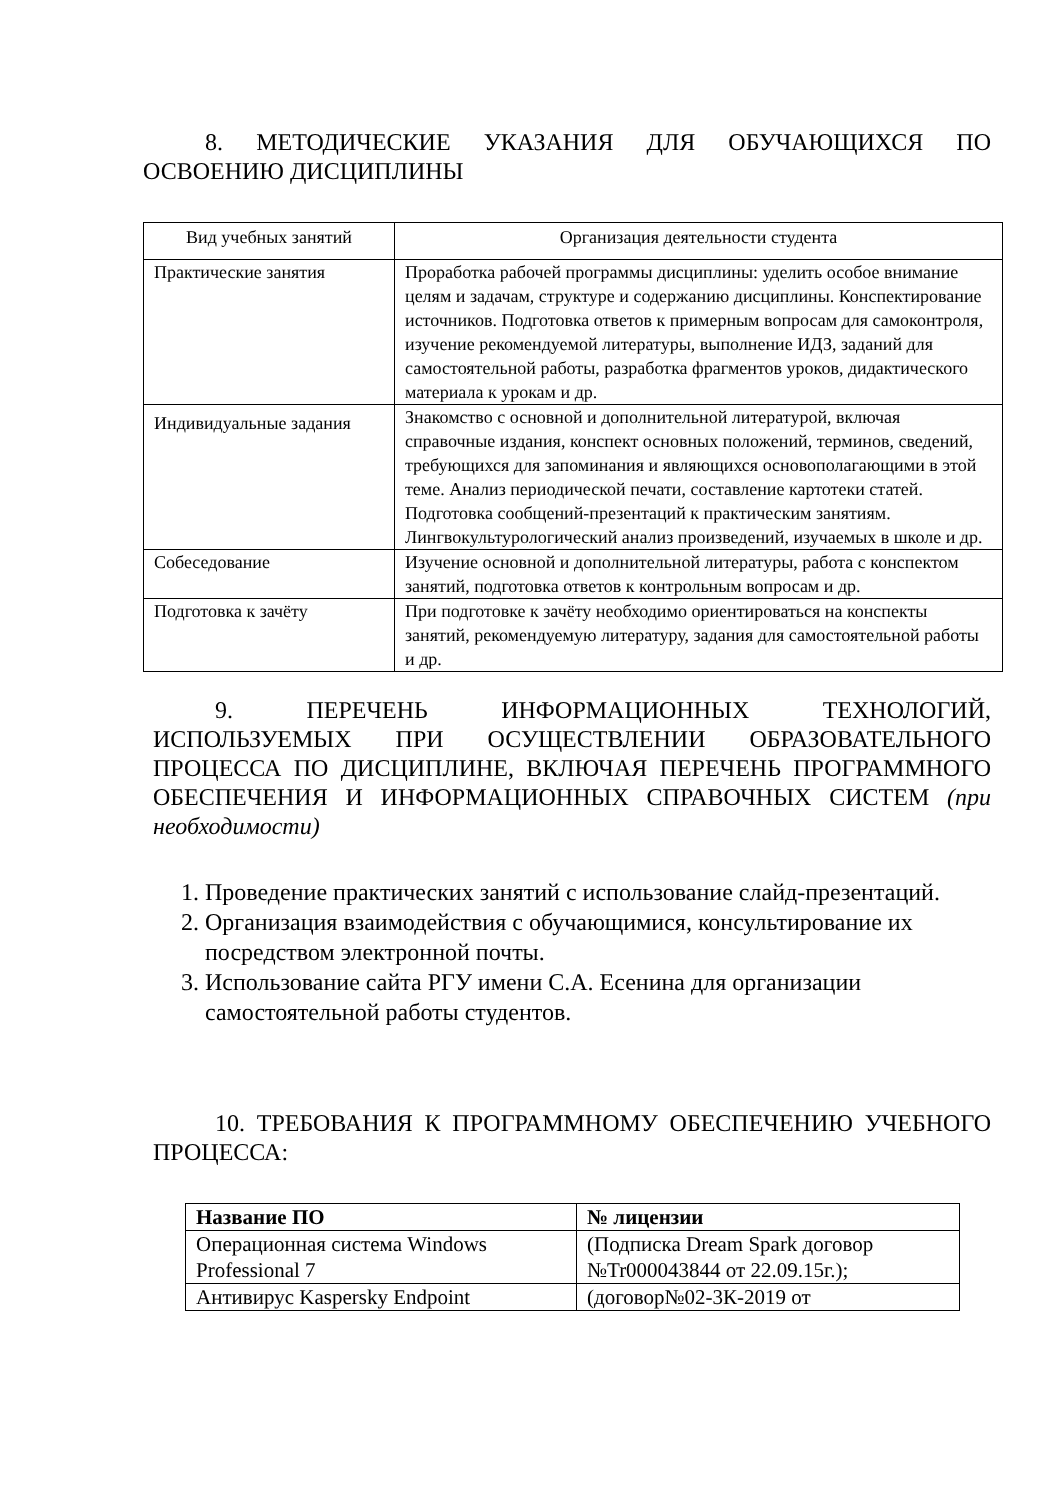8. МЕТОДИЧЕСКИЕ УКАЗАНИЯ ДЛЯ ОБУЧАЮЩИХСЯ ПО ОСВОЕНИЮ ДИСЦИПЛИНЫ
| Вид учебных занятий | Организация деятельности студента |
| --- | --- |
| Практические занятия | Проработка рабочей программы дисциплины: уделить особое внимание целям и задачам, структуре и содержанию дисциплины. Конспектирование источников. Подготовка ответов к примерным вопросам для самоконтроля, изучение рекомендуемой литературы, выполнение ИДЗ, заданий для самостоятельной работы, разработка фрагментов уроков, дидактического материала к урокам и др. |
| Индивидуальные задания | Знакомство с основной и дополнительной литературой, включая справочные издания, конспект основных положений, терминов, сведений, требующихся для запоминания и являющихся основополагающими в этой теме. Анализ периодической печати, составление картотеки статей. Подготовка сообщений-презентаций к практическим занятиям. Лингвокультурологический анализ произведений, изучаемых в школе и др. |
| Собеседование | Изучение основной и дополнительной литературы, работа с конспектом занятий, подготовка ответов к контрольным вопросам и др. |
| Подготовка к зачёту | При подготовке к зачёту необходимо ориентироваться на конспекты занятий, рекомендуемую литературу, задания для самостоятельной работы и др. |
9. ПЕРЕЧЕНЬ ИНФОРМАЦИОННЫХ ТЕХНОЛОГИЙ, ИСПОЛЬЗУЕМЫХ ПРИ ОСУЩЕСТВЛЕНИИ ОБРАЗОВАТЕЛЬНОГО ПРОЦЕССА ПО ДИСЦИПЛИНЕ, ВКЛЮЧАЯ ПЕРЕЧЕНЬ ПРОГРАММНОГО ОБЕСПЕЧЕНИЯ И ИНФОРМАЦИОННЫХ СПРАВОЧНЫХ СИСТЕМ (при необходимости)
1. Проведение практических занятий с использование слайд-презентаций.
2. Организация взаимодействия с обучающимися, консультирование их посредством электронной почты.
3. Использование сайта РГУ имени С.А. Есенина для организации самостоятельной работы студентов.
10. ТРЕБОВАНИЯ К ПРОГРАММНОМУ ОБЕСПЕЧЕНИЮ УЧЕБНОГО ПРОЦЕССА:
| Название ПО | № лицензии |
| --- | --- |
| Операционная система Windows Professional 7 | (Подписка Dream Spark договор №Tr000043844 от 22.09.15г.); |
| Антивирус Kaspersky Endpoint | (договор№02-3К-2019 от |